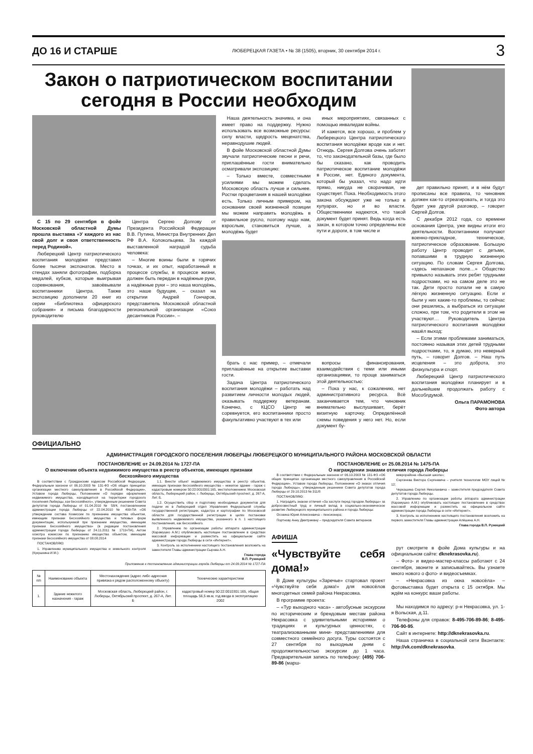ДО 16 И СТАРШЕ
ЛЮБЕРЕЦКАЯ ГАЗЕТА • № 38 (1505), вторник, 30 сентября 2014 г. 3
Закон о патриотическом воспитании сегодня в России необходим
С 15 по 29 сентября в фойе Московской областной Думы прошла выставка «У каждого из нас свой долг и своя ответственность перед Родиной».
Люберецкий Центр патриотического воспитания молодёжи представил более тысячи экспонатов. Место в стендах заняли фотографии, подборка медалей, кубков, которые выигрывая соревнования, завоёвывали воспитанники Центра. Также экспозицию дополнили 20 книг из серии «Библиотека офицерского собрания» и письма благодарности руководителю
Центра Сергею Долгову от Президента Российской Федерации В.В. Путина, Министра Внутренних Дел РФ В.А. Колокольцева. За каждой выставленной наградой судьба человека:
– Многие воины были в горячих точках, и их опыт, наработанный в процессе службы, в процессе жизни, должен быть передан в надёжные руки, а надёжные руки – это наша молодёжь, это наше будущее, – сказал на открытии Андрей Гончаров, представитель Московской областной региональной организации «Союз десантников России». –
Наша деятельность значима, и она имеет право на поддержку. Нужно использовать все возможные ресурсы: силу власти, щедрость меценатства, неравнодушие людей.
В фойе Московской областной Думы звучали патриотические песни и речи, приглашённые гости внимательно осматривали экспозицию:
– Только вместе, совместными усилиями мы можем сделать Московскую область лучше и сильнее. Ростки процветания в нашей молодёжи есть. Только личным примером, на основании своей жизненной позиции мы можем направить молодёжь в правильное русло, поэтому надо нам, взрослым, становиться лучше, а молодёжь будет
иных мероприятиях, связанных с помощью инвалидам войны.
И кажется, все хорошо, и проблем у Люберецкого Центра патриотического воспитания молодёжи вроде как и нет. Отнюдь. Сергея Долгова очень заботит то, что законодательной базы, где было бы сказано, как проводить патриотическое воспитание молодёжи в России, нет. Единого документа, который бы указал, что надо идти прямо, никуда не сворачивая, не существует. Пока. Необходимость этого закона обсуждают уже не только в кулуарах, но и во власти. Общественники надеются, что такой документ будет принят. Ведь когда есть закон, в котором точно определены все пути и дороги, в том числе и
брать с нас пример, – отмечали приглашённые на открытие выставки гости.
Задача Центра патриотического воспитания молодёжи – работать над развитием личности молодых людей, оказывать поддержку ветеранам. Конечно, с КЦСО Центр не соревнуется, его воспитанники просто факультативно участвуют в тех или
вопросы финансирования, взаимодействия с теми или иными организациями, то проще заниматься этой деятельностью:
– Пока у нас, к сожалению, нет административного ресурса. Всё заканчивается тем, что чиновник внимательно выслушивает, берёт визитную карточку. Определённой схемы поведения у него нет. Но, если документ бу-
дет правильно принят, и в нём будут прописаны все правила, то чиновник должен как-то отреагировать, и тогда это будет уже другой разговор, – говорит Сергей Долгов.
С декабря 2012 года, со времени основания Центра, уже видны итоги его деятельности. Воспитанники получают военно-прикладное, техническое, патриотическое образование. Большую работу Центр проводит с детьми, попавшими в трудную жизненную ситуацию. По словам Сергея Долгова, «здесь непаханое поле…» Общество привыкло называть этих ребят трудными подростками, но на самом деле это не так. Дети просто попали не в самую лёгкую жизненную ситуацию. Если и были у них какие-то проблемы, то сейчас они решились, а выбраться из ситуации сложно, при том, что родители в этом не участвуют… Руководитель Центра патриотического воспитания молодёжи нашёл выход:
– Если этими проблемами заниматься, постоянно называя этих детей трудными подростками, то, я думаю, это неверный путь, – говорит Долгов. – Наш путь исцеления – это доброта, это физкультура и спорт.
Люберецкий Центр патриотического воспитания молодёжи планирует и в дальнейшем продолжать работу с Мособлдумой.
Ольга ПАРАМОНОВА
Фото автора
ОФИЦИАЛЬНО
АДМИНИСТРАЦИЯ ГОРОДСКОГО ПОСЕЛЕНИЯ ЛЮБЕРЦЫ ЛЮБЕРЕЦКОГО МУНИЦИПАЛЬНОГО РАЙОНА МОСКОВСКОЙ ОБЛАСТИ
ПОСТАНОВЛЕНИЕ от 24.09.2014 № 1727-ПА
О включении объекта недвижимого имущества в реестр объектов, имеющих признаки бесхозяйного имущества
В соответствии с Гражданским кодексом Российской Федерации, Федеральным законом от 06.10.2003 № 131-ФЗ «Об общих принципах организации местного самоуправления в Российской Федерации», Уставом города Люберцы, Положением «О порядке оформления недвижимого имущества, находящегося на территории городского поселения Люберцы, как бесхозяйного», утвержденным решением Совета депутатов города Люберцы от 01.04.2010 № 58/4, постановлением администрации города Люберцы от 22.04.2010 № 499-ПА «Об утверждении состава Комиссии по признанию имущества объектом, имеющим признаки бесхозяйного имущества и типовых форм документации, используемой при признании имущества, имеющим признаки бесхозяйного имущества» (в редакции постановления администрации города Люберцы от 24.11.2011 № 1719-ПА), Актом осмотра комиссии по признанию имущества объектом, имеющим признаки бесхозяйного имущества от 08.08.2014
ПОСТАНОВЛЯЮ:
1. Управлению муниципального имущества и земельного контроля (Кукушкина И.М.):
1.1. Внести объект недвижимого имущества в реестр объектов, имеющих признаки бесхозяйного имущества – нежилое здание - гараж с кадастровым номером 50:22:0010301:165, местоположением: Московская область, Люберецкий район, г. Люберцы, Октябрьский проспект, д. 267-А, Лит. Б.
1.2. Осуществить сбор и подготовку необходимых документов для подачи их в Люберецкий отдел Управления Федеральной службы государственной регистрации, кадастра и картографии по Московской области для государственной регистрации в целях постановки выявленного недвижимого имущества, указанного в п. 1 настоящего постановления, как бесхозяйного.
2. Управлению по организации работы аппарата администрации (Карамушко А.М.) опубликовать настоящее постановление в средствах массовой информации и разместить на официальном сайте администрации города Люберцы в сети «Интернет».
3. Контроль за исполнением настоящего постановления возложить на заместителя Главы администрации Сырова А.Н.
Глава города
В.П. Ружицкий
Приложение к постановлению администрации города Люберцы от 24.09.2014 № 1727-ПА
| № п/п | Наименование объекта | Местонахождение (адрес либо адресная привязка к рядом расположенному объекту) | Технические характеристики |
| --- | --- | --- | --- |
| 1. | Здание нежилого назначения - гараж | Московская область, Люберецкий район, г. Люберцы, Октябрьский проспект, д. 267-А, Лит. Б | кадастровый номер 50:22:0010301:165, общая площадь 56,5 кв.м, год ввода в эксплуатацию 2002 |
ПОСТАНОВЛЕНИЕ от 25.08.2014 № 1475-ПА
О награждении знаками отличия города Люберцы
В соответствии с Федеральным законом от 06.10.2003 № 131-ФЗ «Об общих принципах организации местного самоуправления в Российской Федерации», Уставом города Люберцы, Положением «О знаках отличия города Люберцы», утвержденным решением Совета депутатов города Люберцы от 29.10.2013 № 311/8
ПОСТАНОВЛЯЮ:
1. Наградить знаком отличия «За заслуги перед городом Люберцы» за добросовестный труд и личный вклад в социально-экономическое развитие Люберецкого муниципального района и города Люберцы:
Осокина Юрия Алексеевича – пенсионера;
Портнову Анну Дмитриевну – председателя Совета ветеранов
микрорайона «Высшая школа»;
Сергачева Виктора Сергеевича – учителя технологии МОУ лицей № 12;
Черкашина Сергея Николаевича – заместителя председателя Совета депутатов города Люберцы.
2. Управлению по организации работы аппарата администрации (Карамушко А.М.) опубликовать настоящее постановление в средствах массовой информации и разместить на официальном сайте администрации города Люберцы в сети «Интернет».
3. Контроль за исполнением настоящего постановления возложить на первого заместителя Главы администрации Алёшина А.Н.
Глава города В.П. Ружицкий
АФИША
«Чувствуйте себя дома!»
В Доме культуры «Заречье» стартовал проект «Чувствуйте себя дома!» для новосёлов многодетных семей района Некрасовка.
В программе проекта:
– «Тур выходного часа» - автобусные экскурсии по историческим и брендовым местам района Некрасовка с удивительными историями о традициях и культурных ценностях, с театрализованными мини- представлениями для совместного семейного досуга. Туры состоятся с 27 сентября по выходным дням с продолжительностью экскурсии до 1 часа. Предварительная запись по телефону: (495) 706-89-86 (марш-
рут смотрите в фойе Дома культуры и на официальном сайте: dknekrasovka.ru).
– Фото- и видео-мастер-классы работают с 24 сентября, звоните и записывайтесь. Вы узнаете много нового о фото- и видеосъемках.
– «Некрасовка из окна новосёла» – фотовыставка будет открыта с 15 октября. Мы ждём на конкурс ваши работы.
Мы находимся по адресу: р-н Некрасовка, ул. 1-я Вольская, д.11.
Телефоны для справок: 8-495-706-89-86; 8-495-706-90-95.
Сайт в интернете: http://dknekrasovka.ru.
Наша страничка в социальной сети Вконтакте: http://vk.com/dknekrasovka.